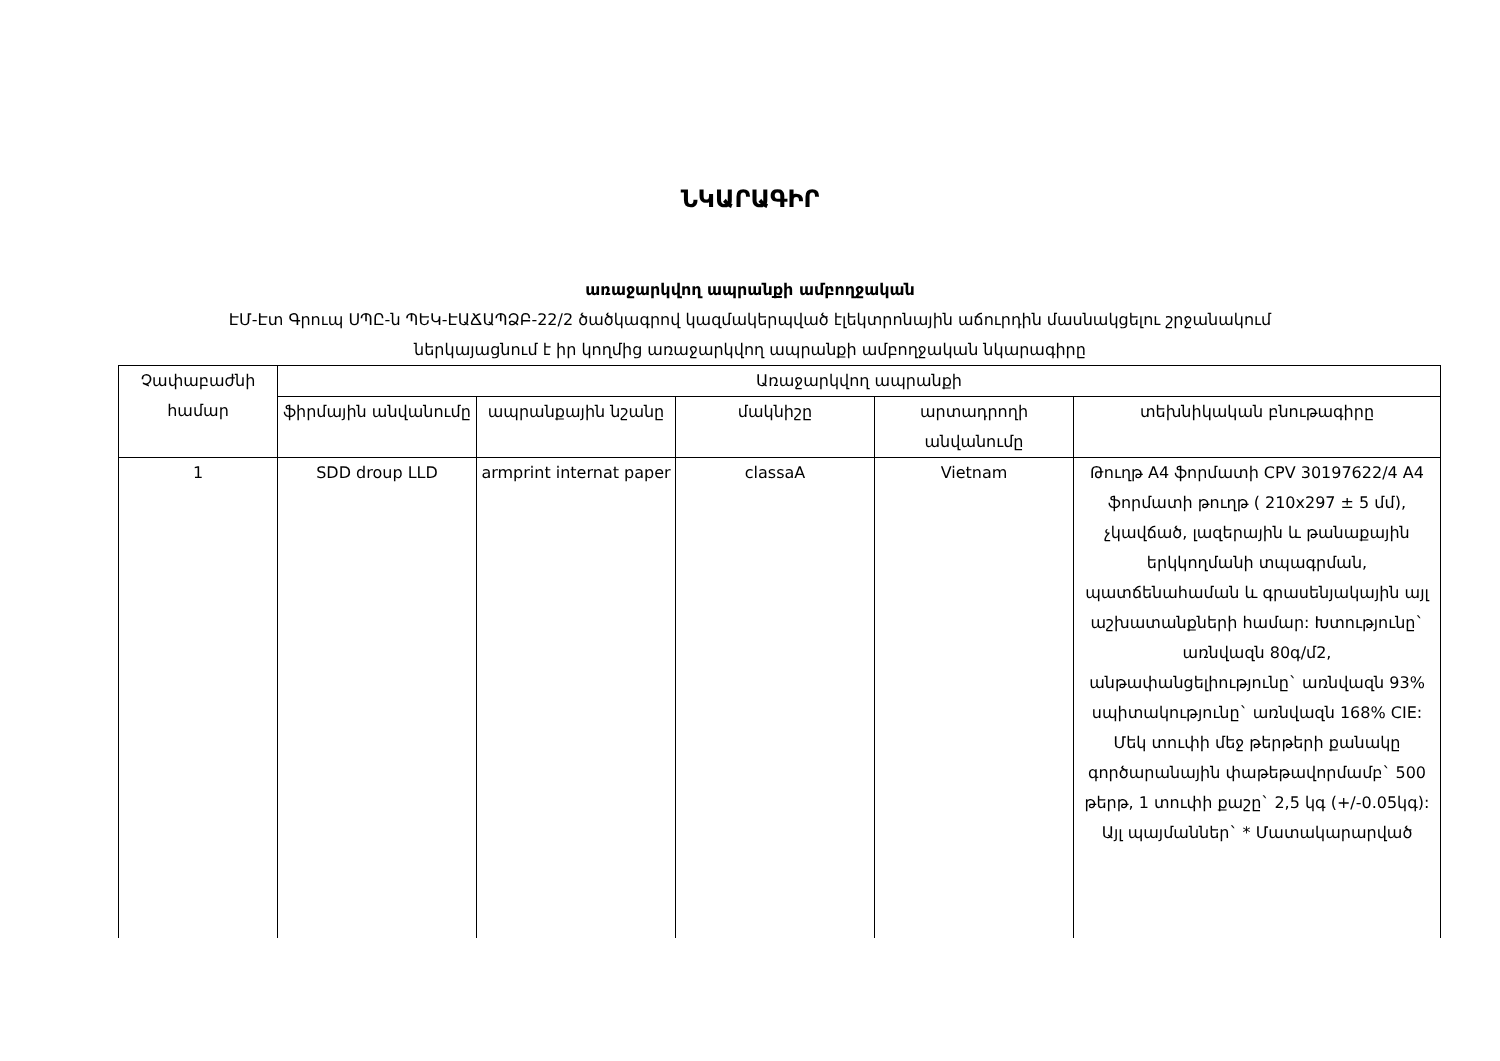ՆԿԱՐԱԳԻՐ
առաջարկվող ապրանքի ամբողջական
ԷՄ-Էտ Գրուպ ՍՊԸ-ն ՊԵԿ-ԷԱՃԱՊՁԲ-22/2 ծածկագրով կազմակերպված էլեկտրոնային աճուրդին մասնակցելու շրջանակում
ներկայացնում է իր կողմից առաջարկվող ապրանքի ամբողջական նկարագիրը
| Չափաբաժնի համար | Առաջարկվող ապրանքի | | | | |
| --- | --- | --- | --- | --- | --- |
| | ֆիրմային անվանումը | ապրանքային նշանը | մակնիշը | արտադրողի անվանումը | տեխնիկական բնութագիրը |
| 1 | SDD droup LLD | armprint internat paper | classaA | Vietnam | Թուղթ A4 ֆորմատի CPV 30197622/4 A4 ֆորմատի թուղթ ( 210x297 ± 5 մմ), չկավճած, լազերային և թանաքային երկկողմանի տպագրման, պատճենահաման և գրասենյակային այլ աշխատանքների համար: Խտությունը` առնվազն 80գ/մ2, անթափանցելիությունը` առնվազն 93% սպիտակությունը` առնվազն 168% CIE: Մեկ տուփի մեջ թերթերի քանակը գործարանային փաթեթավորմամբ` 500 թերթ, 1 տուփի քաշը` 2,5 կգ (+/-0.05կգ): Այլ պայմաններ` * Մատակարարված |